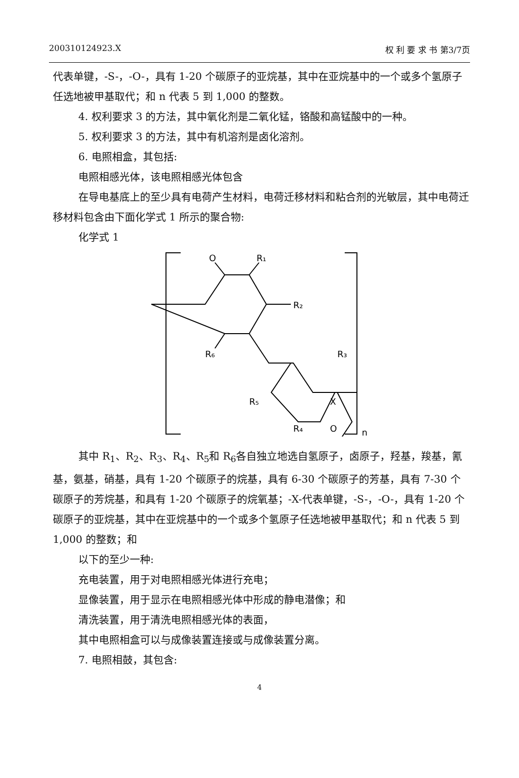200310124923.X 权 利 要 求 书 第3/7页
代表单键，-S-，-O-，具有 1-20 个碳原子的亚烷基，其中在亚烷基中的一个或多个氢原子任选地被甲基取代；和 n 代表 5 到 1,000 的整数。
4. 权利要求 3 的方法，其中氧化剂是二氧化锰，铬酸和高锰酸中的一种。
5. 权利要求 3 的方法，其中有机溶剂是卤化溶剂。
6. 电照相盒，其包括:
电照相感光体，该电照相感光体包含
在导电基底上的至少具有电荷产生材料，电荷迁移材料和粘合剂的光敏层，其中电荷迁移材料包含由下面化学式 1 所示的聚合物:
化学式 1
O
R₁
R₂
R₆
R₃
R₅
X
R₄
O
n
其中 R<sub>1</sub>、R<sub>2</sub>、R<sub>3</sub>、R<sub>4</sub>、R<sub>5</sub>和 R<sub>6</sub>各自独立地选自氢原子，卤原子，羟基，羧基，氰基，氨基，硝基，具有 1-20 个碳原子的烷基，具有 6-30 个碳原子的芳基，具有 7-30 个碳原子的芳烷基，和具有 1-20 个碳原子的烷氧基；-X-代表单键，-S-，-O-，具有 1-20 个碳原子的亚烷基，其中在亚烷基中的一个或多个氢原子任选地被甲基取代；和 n 代表 5 到 1,000 的整数；和
以下的至少一种:
充电装置，用于对电照相感光体进行充电；
显像装置，用于显示在电照相感光体中形成的静电潜像；和
清洗装置，用于清洗电照相感光体的表面，
其中电照相盒可以与成像装置连接或与成像装置分离。
7. 电照相鼓，其包含:
4